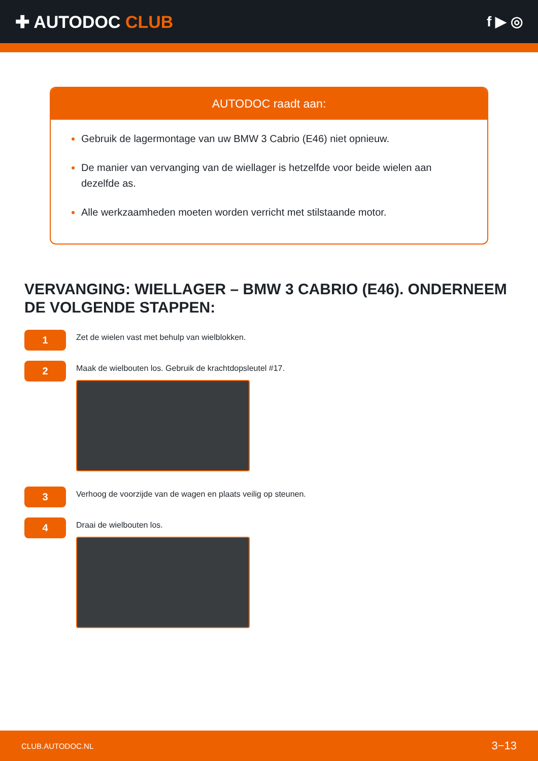✚ AUTODOC CLUB
f ▶ ◎
AUTODOC raadt aan:
Gebruik de lagermontage van uw BMW 3 Cabrio (E46) niet opnieuw.
De manier van vervanging van de wiellager is hetzelfde voor beide wielen aan dezelfde as.
Alle werkzaamheden moeten worden verricht met stilstaande motor.
VERVANGING: WIELLAGER – BMW 3 CABRIO (E46). ONDERNEEM DE VOLGENDE STAPPEN:
1
Zet de wielen vast met behulp van wielblokken.
2
Maak de wielbouten los. Gebruik de krachtdopsleutel #17.
3
Verhoog de voorzijde van de wagen en plaats veilig op steunen.
4
Draai de wielbouten los.
CLUB.AUTODOC.NL 3−13